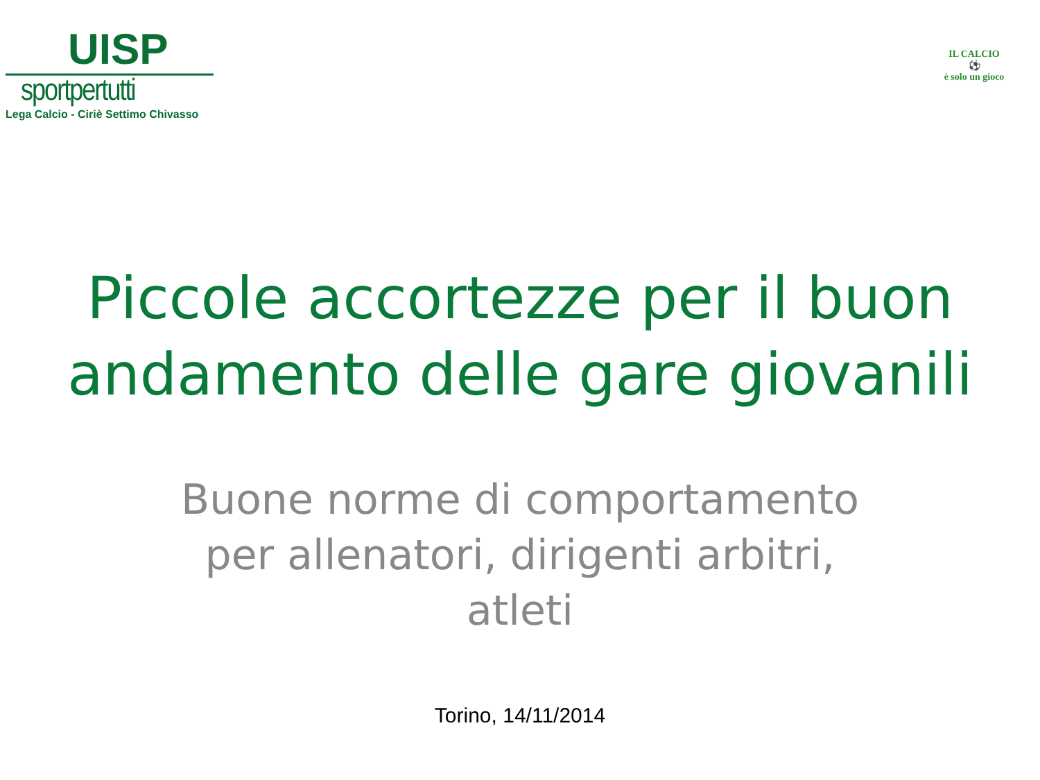UISP
sportpertutti
Lega Calcio - Ciriè Settimo Chivasso
IL CALCIO
⚽
è solo un gioco
Piccole accortezze per il buon
andamento delle gare giovanili
Buone norme di comportamento
per allenatori, dirigenti arbitri,
atleti
Torino, 14/11/2014